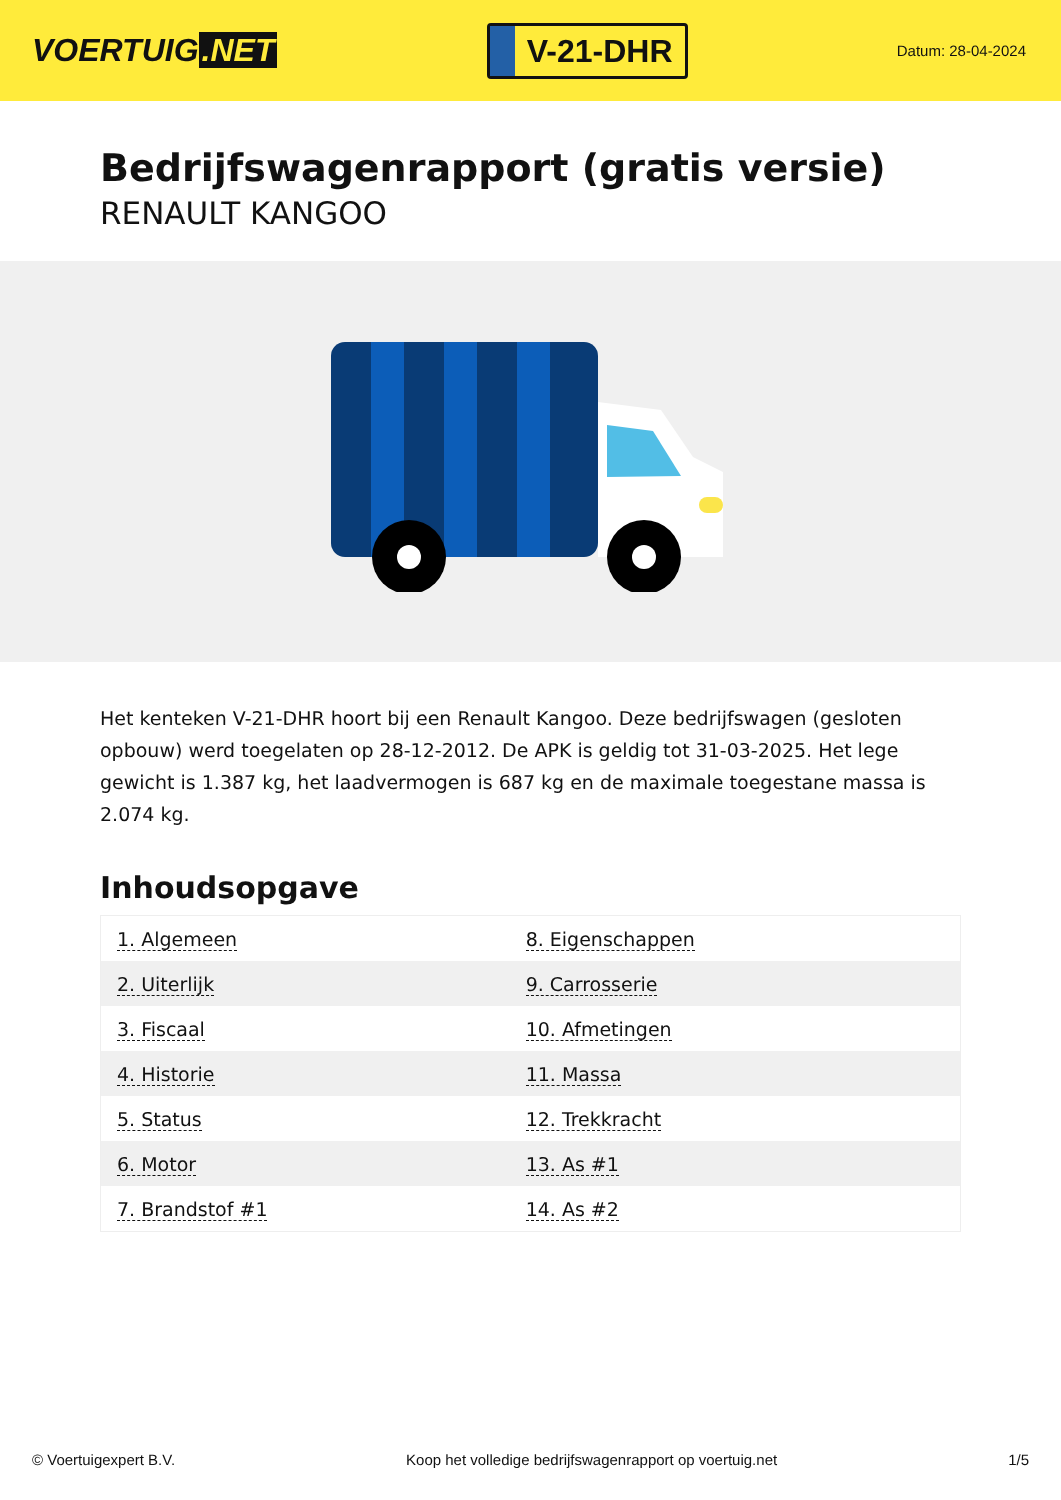VOERTUIG.NET
V-21-DHR
Datum: 28-04-2024
Bedrijfswagenrapport (gratis versie)
RENAULT KANGOO
Het kenteken V-21-DHR hoort bij een Renault Kangoo. Deze bedrijfswagen (gesloten opbouw) werd toegelaten op 28-12-2012. De APK is geldig tot 31-03-2025. Het lege gewicht is 1.387 kg, het laadvermogen is 687 kg en de maximale toegestane massa is 2.074 kg.
Inhoudsopgave
| 1. Algemeen | 8. Eigenschappen |
| 2. Uiterlijk | 9. Carrosserie |
| 3. Fiscaal | 10. Afmetingen |
| 4. Historie | 11. Massa |
| 5. Status | 12. Trekkracht |
| 6. Motor | 13. As #1 |
| 7. Brandstof #1 | 14. As #2 |
© Voertuigexpert B.V. Koop het volledige bedrijfswagenrapport op voertuig.net 1/5